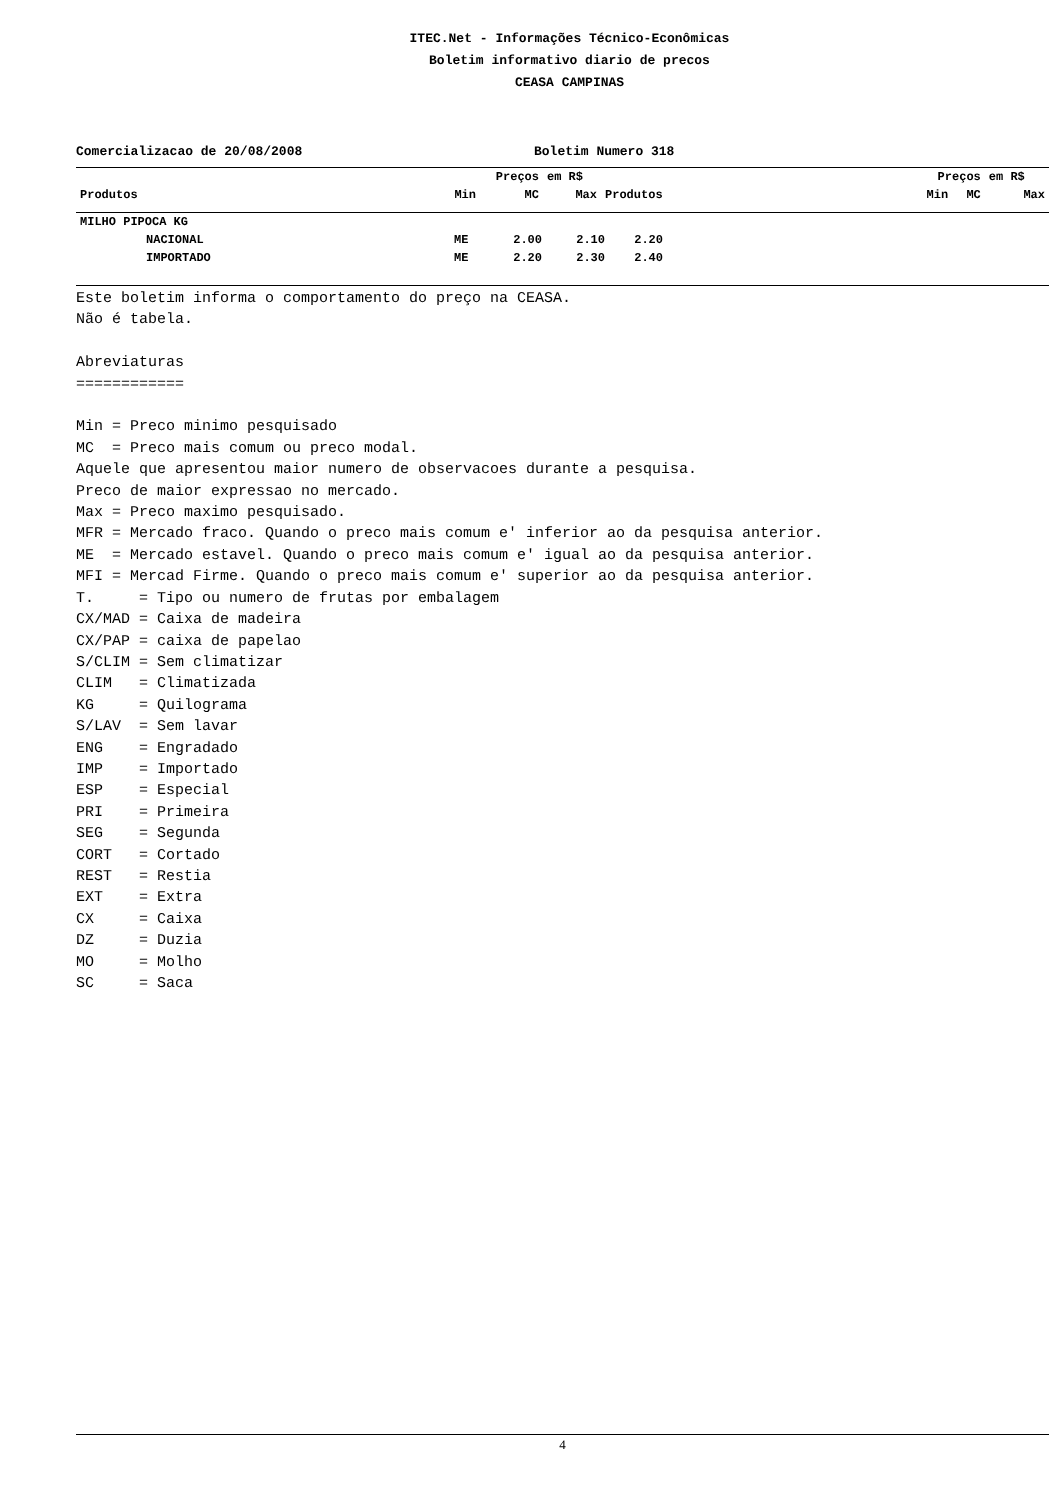ITEC.Net - Informações Técnico-Econômicas
Boletim informativo diario de precos
CEASA CAMPINAS
Comercializacao de 20/08/2008 Boletim Numero 318
| | | Preços | | em R$ | | Preços | | em R$ |
| --- | --- | --- | --- | --- | --- | --- | --- | --- |
| Produtos | | Min | MC | Max | Produtos | Min | MC | Max |
| MILHO PIPOCA KG | | | | | |
| NACIONAL | ME | 2.00 | 2.10 | 2.20 | |
| IMPORTADO | ME | 2.20 | 2.30 | 2.40 | |
Este boletim informa o comportamento do preço na CEASA. Não é tabela. Abreviaturas ============ Min = Preco minimo pesquisado MC = Preco mais comum ou preco modal. Aquele que apresentou maior numero de observacoes durante a pesquisa. Preco de maior expressao no mercado. Max = Preco maximo pesquisado. MFR = Mercado fraco. Quando o preco mais comum e' inferior ao da pesquisa anterior. ME = Mercado estavel. Quando o preco mais comum e' igual ao da pesquisa anterior. MFI = Mercad Firme. Quando o preco mais comum e' superior ao da pesquisa anterior. T. = Tipo ou numero de frutas por embalagem CX/MAD = Caixa de madeira CX/PAP = caixa de papelao S/CLIM = Sem climatizar CLIM = Climatizada KG = Quilograma S/LAV = Sem lavar ENG = Engradado IMP = Importado ESP = Especial PRI = Primeira SEG = Segunda CORT = Cortado REST = Restia EXT = Extra CX = Caixa DZ = Duzia MO = Molho SC = Saca
4